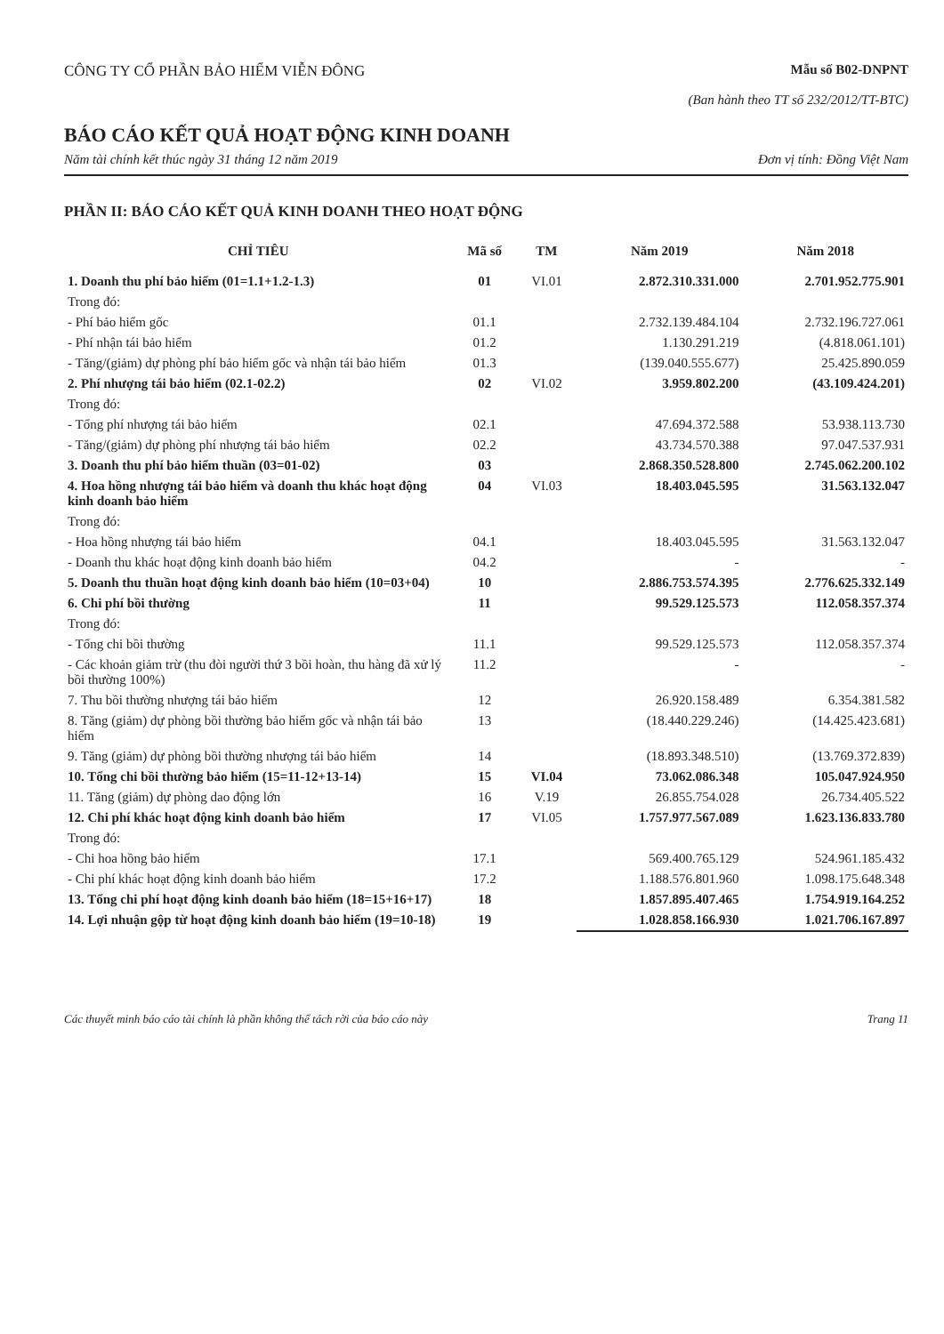CÔNG TY CỔ PHẦN BẢO HIỂM VIỄN ĐÔNG
Mẫu số B02-DNPNT
(Ban hành theo TT số 232/2012/TT-BTC)
BÁO CÁO KẾT QUẢ HOẠT ĐỘNG KINH DOANH
Năm tài chính kết thúc ngày 31 tháng 12 năm 2019 Đơn vị tính: Đồng Việt Nam
PHẦN II: BÁO CÁO KẾT QUẢ KINH DOANH THEO HOẠT ĐỘNG
| CHỈ TIÊU | Mã số | TM | Năm 2019 | Năm 2018 |
| --- | --- | --- | --- | --- |
| 1. Doanh thu phí bảo hiểm (01=1.1+1.2-1.3) | 01 | VI.01 | 2.872.310.331.000 | 2.701.952.775.901 |
| Trong đó: | | | | |
| - Phí bảo hiểm gốc | 01.1 | | 2.732.139.484.104 | 2.732.196.727.061 |
| - Phí nhận tái bảo hiểm | 01.2 | | 1.130.291.219 | (4.818.061.101) |
| - Tăng/(giảm) dự phòng phí bảo hiểm gốc và nhận tái bảo hiểm | 01.3 | | (139.040.555.677) | 25.425.890.059 |
| 2. Phí nhượng tái bảo hiểm (02.1-02.2) | 02 | VI.02 | 3.959.802.200 | (43.109.424.201) |
| Trong đó: | | | | |
| - Tổng phí nhượng tái bảo hiểm | 02.1 | | 47.694.372.588 | 53.938.113.730 |
| - Tăng/(giảm) dự phòng phí nhượng tái bảo hiểm | 02.2 | | 43.734.570.388 | 97.047.537.931 |
| 3. Doanh thu phí bảo hiểm thuần (03=01-02) | 03 | | 2.868.350.528.800 | 2.745.062.200.102 |
| 4. Hoa hồng nhượng tái bảo hiểm và doanh thu khác hoạt động kinh doanh bảo hiểm | 04 | VI.03 | 18.403.045.595 | 31.563.132.047 |
| Trong đó: | | | | |
| - Hoa hồng nhượng tái bảo hiểm | 04.1 | | 18.403.045.595 | 31.563.132.047 |
| - Doanh thu khác hoạt động kinh doanh bảo hiểm | 04.2 | | - | - |
| 5. Doanh thu thuần hoạt động kinh doanh bảo hiểm (10=03+04) | 10 | | 2.886.753.574.395 | 2.776.625.332.149 |
| 6. Chi phí bồi thường | 11 | | 99.529.125.573 | 112.058.357.374 |
| Trong đó: | | | | |
| - Tổng chi bồi thường | 11.1 | | 99.529.125.573 | 112.058.357.374 |
| - Các khoản giảm trừ (thu đòi người thứ 3 bồi hoàn, thu hàng đã xử lý bồi thường 100%) | 11.2 | | - | - |
| 7. Thu bồi thường nhượng tái bảo hiểm | 12 | | 26.920.158.489 | 6.354.381.582 |
| 8. Tăng (giảm) dự phòng bồi thường bảo hiểm gốc và nhận tái bảo hiểm | 13 | | (18.440.229.246) | (14.425.423.681) |
| 9. Tăng (giảm) dự phòng bồi thường nhượng tái bảo hiểm | 14 | | (18.893.348.510) | (13.769.372.839) |
| 10. Tổng chi bồi thường bảo hiểm (15=11-12+13-14) | 15 | VI.04 | 73.062.086.348 | 105.047.924.950 |
| 11. Tăng (giảm) dự phòng dao động lớn | 16 | V.19 | 26.855.754.028 | 26.734.405.522 |
| 12. Chi phí khác hoạt động kinh doanh bảo hiểm | 17 | VI.05 | 1.757.977.567.089 | 1.623.136.833.780 |
| Trong đó: | | | | |
| - Chi hoa hồng bảo hiểm | 17.1 | | 569.400.765.129 | 524.961.185.432 |
| - Chi phí khác hoạt động kinh doanh bảo hiểm | 17.2 | | 1.188.576.801.960 | 1.098.175.648.348 |
| 13. Tổng chi phí hoạt động kinh doanh bảo hiểm (18=15+16+17) | 18 | | 1.857.895.407.465 | 1.754.919.164.252 |
| 14. Lợi nhuận gộp từ hoạt động kinh doanh bảo hiểm (19=10-18) | 19 | | 1.028.858.166.930 | 1.021.706.167.897 |
Các thuyết minh báo cáo tài chính là phần không thể tách rời của báo cáo này Trang 11